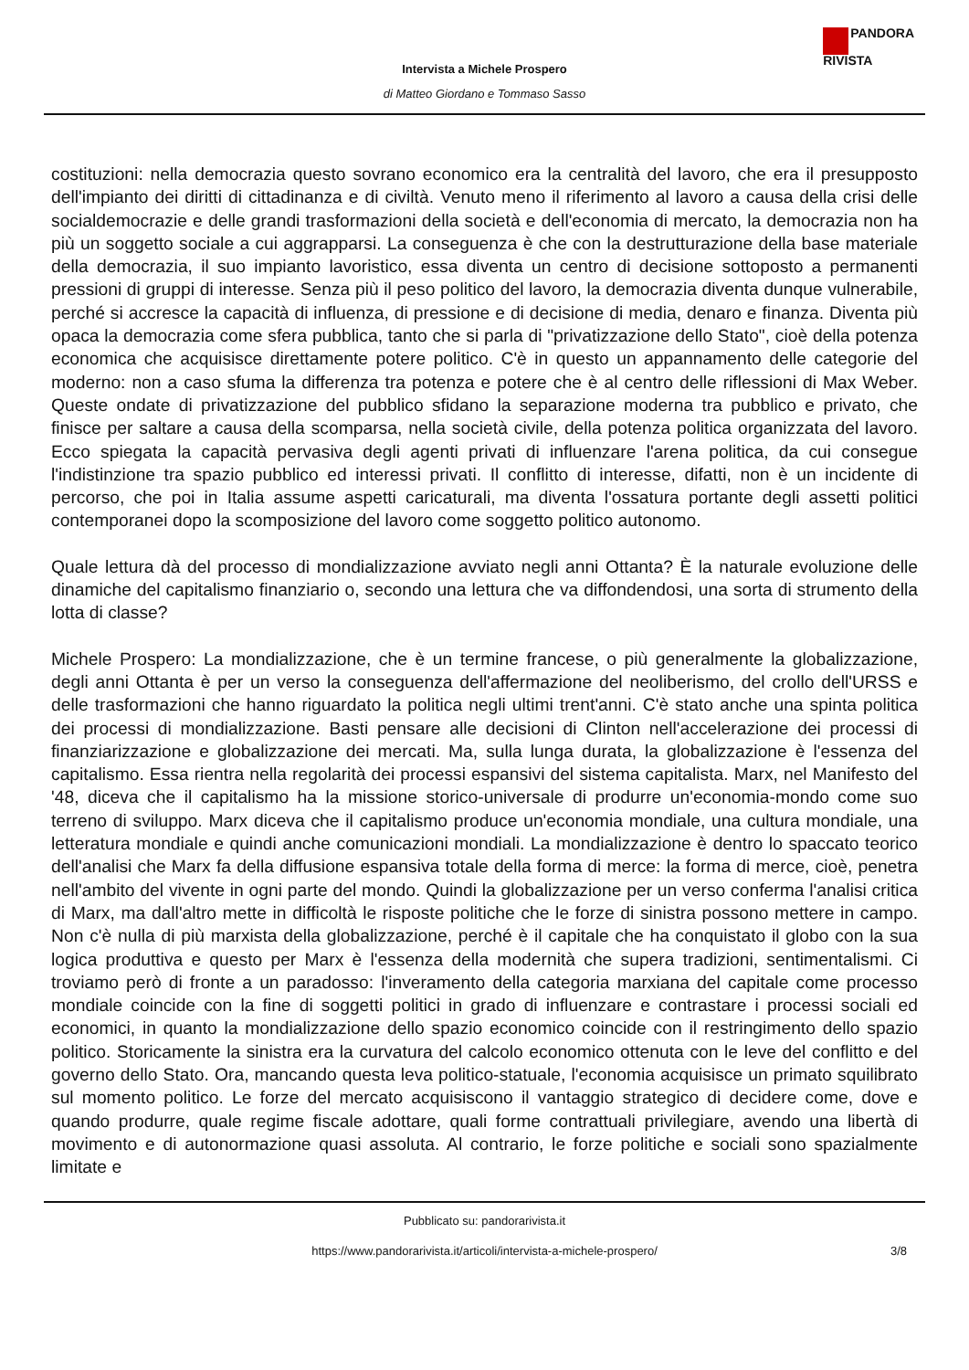PANDORA
RIVISTA
Intervista a Michele Prospero
di Matteo Giordano e Tommaso Sasso
costituzioni: nella democrazia questo sovrano economico era la centralità del lavoro, che era il presupposto dell'impianto dei diritti di cittadinanza e di civiltà. Venuto meno il riferimento al lavoro a causa della crisi delle socialdemocrazie e delle grandi trasformazioni della società e dell'economia di mercato, la democrazia non ha più un soggetto sociale a cui aggrapparsi. La conseguenza è che con la destrutturazione della base materiale della democrazia, il suo impianto lavoristico, essa diventa un centro di decisione sottoposto a permanenti pressioni di gruppi di interesse. Senza più il peso politico del lavoro, la democrazia diventa dunque vulnerabile, perché si accresce la capacità di influenza, di pressione e di decisione di media, denaro e finanza. Diventa più opaca la democrazia come sfera pubblica, tanto che si parla di "privatizzazione dello Stato", cioè della potenza economica che acquisisce direttamente potere politico. C'è in questo un appannamento delle categorie del moderno: non a caso sfuma la differenza tra potenza e potere che è al centro delle riflessioni di Max Weber. Queste ondate di privatizzazione del pubblico sfidano la separazione moderna tra pubblico e privato, che finisce per saltare a causa della scomparsa, nella società civile, della potenza politica organizzata del lavoro. Ecco spiegata la capacità pervasiva degli agenti privati di influenzare l'arena politica, da cui consegue l'indistinzione tra spazio pubblico ed interessi privati. Il conflitto di interesse, difatti, non è un incidente di percorso, che poi in Italia assume aspetti caricaturali, ma diventa l'ossatura portante degli assetti politici contemporanei dopo la scomposizione del lavoro come soggetto politico autonomo.
Quale lettura dà del processo di mondializzazione avviato negli anni Ottanta? È la naturale evoluzione delle dinamiche del capitalismo finanziario o, secondo una lettura che va diffondendosi, una sorta di strumento della lotta di classe?
Michele Prospero: La mondializzazione, che è un termine francese, o più generalmente la globalizzazione, degli anni Ottanta è per un verso la conseguenza dell'affermazione del neoliberismo, del crollo dell'URSS e delle trasformazioni che hanno riguardato la politica negli ultimi trent'anni. C'è stato anche una spinta politica dei processi di mondializzazione. Basti pensare alle decisioni di Clinton nell'accelerazione dei processi di finanziarizzazione e globalizzazione dei mercati. Ma, sulla lunga durata, la globalizzazione è l'essenza del capitalismo. Essa rientra nella regolarità dei processi espansivi del sistema capitalista. Marx, nel Manifesto del '48, diceva che il capitalismo ha la missione storico-universale di produrre un'economia-mondo come suo terreno di sviluppo. Marx diceva che il capitalismo produce un'economia mondiale, una cultura mondiale, una letteratura mondiale e quindi anche comunicazioni mondiali. La mondializzazione è dentro lo spaccato teorico dell'analisi che Marx fa della diffusione espansiva totale della forma di merce: la forma di merce, cioè, penetra nell'ambito del vivente in ogni parte del mondo. Quindi la globalizzazione per un verso conferma l'analisi critica di Marx, ma dall'altro mette in difficoltà le risposte politiche che le forze di sinistra possono mettere in campo. Non c'è nulla di più marxista della globalizzazione, perché è il capitale che ha conquistato il globo con la sua logica produttiva e questo per Marx è l'essenza della modernità che supera tradizioni, sentimentalismi. Ci troviamo però di fronte a un paradosso: l'inveramento della categoria marxiana del capitale come processo mondiale coincide con la fine di soggetti politici in grado di influenzare e contrastare i processi sociali ed economici, in quanto la mondializzazione dello spazio economico coincide con il restringimento dello spazio politico. Storicamente la sinistra era la curvatura del calcolo economico ottenuta con le leve del conflitto e del governo dello Stato. Ora, mancando questa leva politico-statuale, l'economia acquisisce un primato squilibrato sul momento politico. Le forze del mercato acquisiscono il vantaggio strategico di decidere come, dove e quando produrre, quale regime fiscale adottare, quali forme contrattuali privilegiare, avendo una libertà di movimento e di autonormazione quasi assoluta. Al contrario, le forze politiche e sociali sono spazialmente limitate e
Pubblicato su: pandorarivista.it
https://www.pandorarivista.it/articoli/intervista-a-michele-prospero/ 3/8